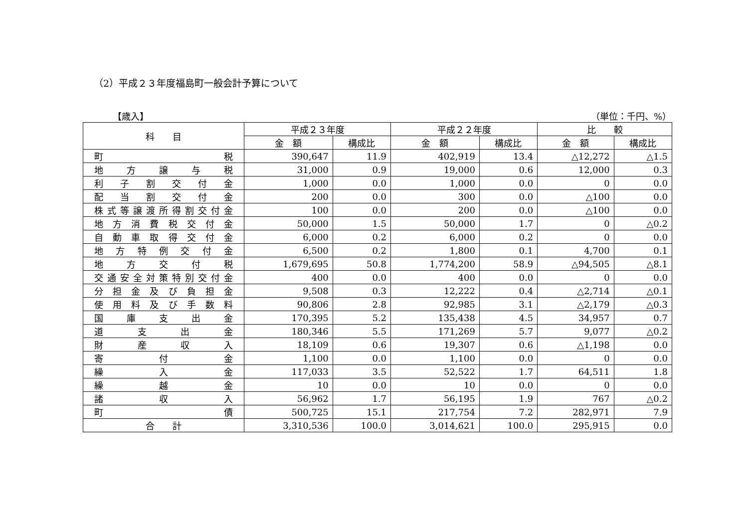（2）平成２３年度福島町一般会計予算について
【歳入】 （単位：千円、%）
| 科 目 | 平成２３年度 | | 平成２２年度 | | 比 較 | |
| --- | --- | --- | --- | --- | --- | --- |
| | 金 額 | 構成比 | 金 額 | 構成比 | 金 額 | 構成比 |
| 町 税 | 390,647 | 11.9 | 402,919 | 13.4 | △12,272 | △1.5 |
| 地 方 譲 与 税 | 31,000 | 0.9 | 19,000 | 0.6 | 12,000 | 0.3 |
| 利 子 割 交 付 金 | 1,000 | 0.0 | 1,000 | 0.0 | 0 | 0.0 |
| 配 当 割 交 付 金 | 200 | 0.0 | 300 | 0.0 | △100 | 0.0 |
| 株式等譲渡所得割交付金 | 100 | 0.0 | 200 | 0.0 | △100 | 0.0 |
| 地 方 消 費 税 交 付 金 | 50,000 | 1.5 | 50,000 | 1.7 | 0 | △0.2 |
| 自 動 車 取 得 交 付 金 | 6,000 | 0.2 | 6,000 | 0.2 | 0 | 0.0 |
| 地 方 特 例 交 付 金 | 6,500 | 0.2 | 1,800 | 0.1 | 4,700 | 0.1 |
| 地 方 交 付 税 | 1,679,695 | 50.8 | 1,774,200 | 58.9 | △94,505 | △8.1 |
| 交通安全対策特別交付金 | 400 | 0.0 | 400 | 0.0 | 0 | 0.0 |
| 分 担 金 及 び 負 担 金 | 9,508 | 0.3 | 12,222 | 0.4 | △2,714 | △0.1 |
| 使 用 料 及 び 手 数 料 | 90,806 | 2.8 | 92,985 | 3.1 | △2,179 | △0.3 |
| 国 庫 支 出 金 | 170,395 | 5.2 | 135,438 | 4.5 | 34,957 | 0.7 |
| 道 支 出 金 | 180,346 | 5.5 | 171,269 | 5.7 | 9,077 | △0.2 |
| 財 産 収 入 | 18,109 | 0.6 | 19,307 | 0.6 | △1,198 | 0.0 |
| 寄 付 金 | 1,100 | 0.0 | 1,100 | 0.0 | 0 | 0.0 |
| 繰 入 金 | 117,033 | 3.5 | 52,522 | 1.7 | 64,511 | 1.8 |
| 繰 越 金 | 10 | 0.0 | 10 | 0.0 | 0 | 0.0 |
| 諸 収 入 | 56,962 | 1.7 | 56,195 | 1.9 | 767 | △0.2 |
| 町 債 | 500,725 | 15.1 | 217,754 | 7.2 | 282,971 | 7.9 |
| 合 計 | 3,310,536 | 100.0 | 3,014,621 | 100.0 | 295,915 | 0.0 |